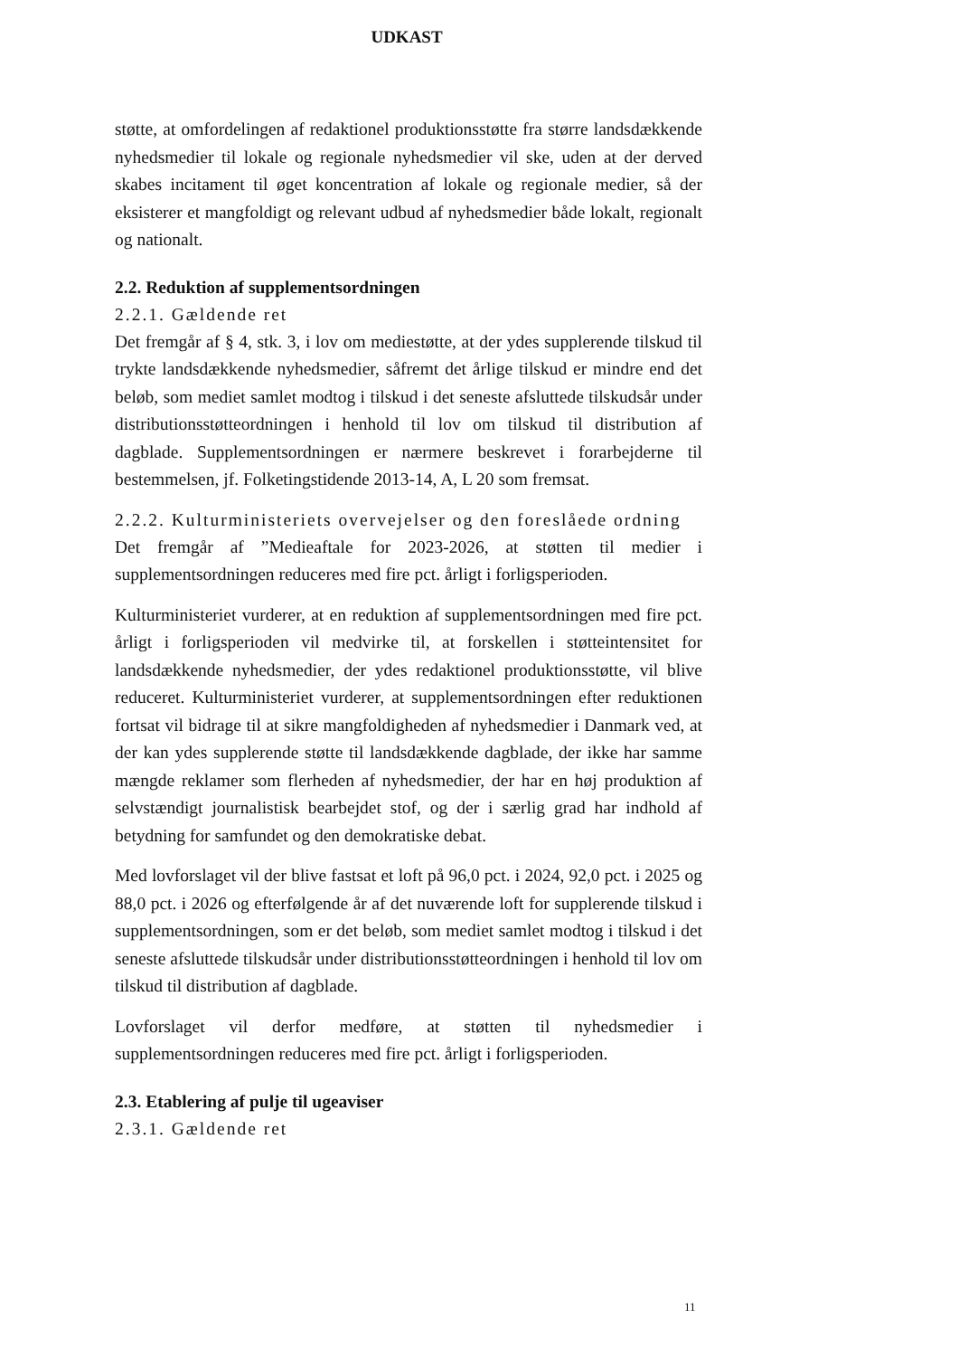UDKAST
støtte, at omfordelingen af redaktionel produktionsstøtte fra større landsdækkende nyhedsmedier til lokale og regionale nyhedsmedier vil ske, uden at der derved skabes incitament til øget koncentration af lokale og regionale medier, så der eksisterer et mangfoldigt og relevant udbud af nyhedsmedier både lokalt, regionalt og nationalt.
2.2. Reduktion af supplementsordningen
2.2.1. Gældende ret
Det fremgår af § 4, stk. 3, i lov om mediestøtte, at der ydes supplerende tilskud til trykte landsdækkende nyhedsmedier, såfremt det årlige tilskud er mindre end det beløb, som mediet samlet modtog i tilskud i det seneste afsluttede tilskudsår under distributionsstøtteordningen i henhold til lov om tilskud til distribution af dagblade. Supplementsordningen er nærmere beskrevet i forarbejderne til bestemmelsen, jf. Folketingstidende 2013-14, A, L 20 som fremsat.
2.2.2. Kulturministeriets overvejelser og den foreslåede ordning
Det fremgår af ”Medieaftale for 2023-2026, at støtten til medier i supplementsordningen reduceres med fire pct. årligt i forligsperioden.
Kulturministeriet vurderer, at en reduktion af supplementsordningen med fire pct. årligt i forligsperioden vil medvirke til, at forskellen i støtteintensitet for landsdækkende nyhedsmedier, der ydes redaktionel produktionsstøtte, vil blive reduceret. Kulturministeriet vurderer, at supplementsordningen efter reduktionen fortsat vil bidrage til at sikre mangfoldigheden af nyhedsmedier i Danmark ved, at der kan ydes supplerende støtte til landsdækkende dagblade, der ikke har samme mængde reklamer som flerheden af nyhedsmedier, der har en høj produktion af selvstændigt journalistisk bearbejdet stof, og der i særlig grad har indhold af betydning for samfundet og den demokratiske debat.
Med lovforslaget vil der blive fastsat et loft på 96,0 pct. i 2024, 92,0 pct. i 2025 og 88,0 pct. i 2026 og efterfølgende år af det nuværende loft for supplerende tilskud i supplementsordningen, som er det beløb, som mediet samlet modtog i tilskud i det seneste afsluttede tilskudsår under distributionsstøtteordningen i henhold til lov om tilskud til distribution af dagblade.
Lovforslaget vil derfor medføre, at støtten til nyhedsmedier i supplementsordningen reduceres med fire pct. årligt i forligsperioden.
2.3. Etablering af pulje til ugeaviser
2.3.1. Gældende ret
11